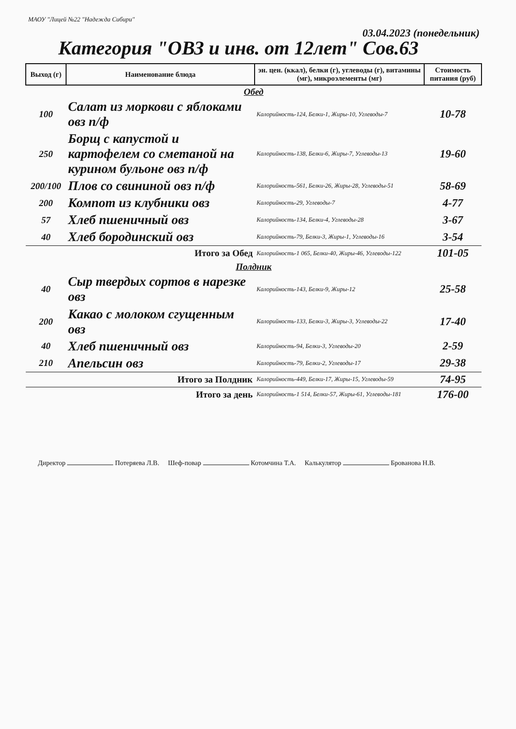МАОУ "Лицей №22 "Надежда Сибири"
03.04.2023 (понедельник)
Категория "ОВЗ и инв. от 12лет" Сов.63
| Выход (г) | Наименование блюда | эн. цен. (ккал), белки (г), углеводы (г), витамины (мг), микроэлементы (мг) | Стоимость питания (руб) |
| --- | --- | --- | --- |
| Обед | | | |
| 100 | Салат из моркови с яблоками овз п/ф | Калорийность-124, Белки-1, Жиры-10, Углеводы-7 | 10-78 |
| 250 | Борщ с капустой и картофелем со сметаной на курином бульоне овз п/ф | Калорийность-138, Белки-6, Жиры-7, Углеводы-13 | 19-60 |
| 200/100 | Плов со свининой овз п/ф | Калорийность-561, Белки-26, Жиры-28, Углеводы-51 | 58-69 |
| 200 | Компот из клубники овз | Калорийность-29, Углеводы-7 | 4-77 |
| 57 | Хлеб пшеничный овз | Калорийность-134, Белки-4, Углеводы-28 | 3-67 |
| 40 | Хлеб бородинский овз | Калорийность-79, Белки-3, Жиры-1, Углеводы-16 | 3-54 |
| Итого за Обед | | Калорийность-1 065, Белки-40, Жиры-46, Углеводы-122 | 101-05 |
| Полдник | | | |
| 40 | Сыр твердых сортов в нарезке овз | Калорийность-143, Белки-9, Жиры-12 | 25-58 |
| 200 | Какао с молоком сгущенным овз | Калорийность-133, Белки-3, Жиры-3, Углеводы-22 | 17-40 |
| 40 | Хлеб пшеничный овз | Калорийность-94, Белки-3, Углеводы-20 | 2-59 |
| 210 | Апельсин овз | Калорийность-79, Белки-2, Углеводы-17 | 29-38 |
| Итого за Полдник | | Калорийность-449, Белки-17, Жиры-15, Углеводы-59 | 74-95 |
| Итого за день | | Калорийность-1 514, Белки-57, Жиры-61, Углеводы-181 | 176-00 |
Директор Потеряева Л.В. Шеф-повар Котомчина Т.А. Калькулятор Брованова Н.В.